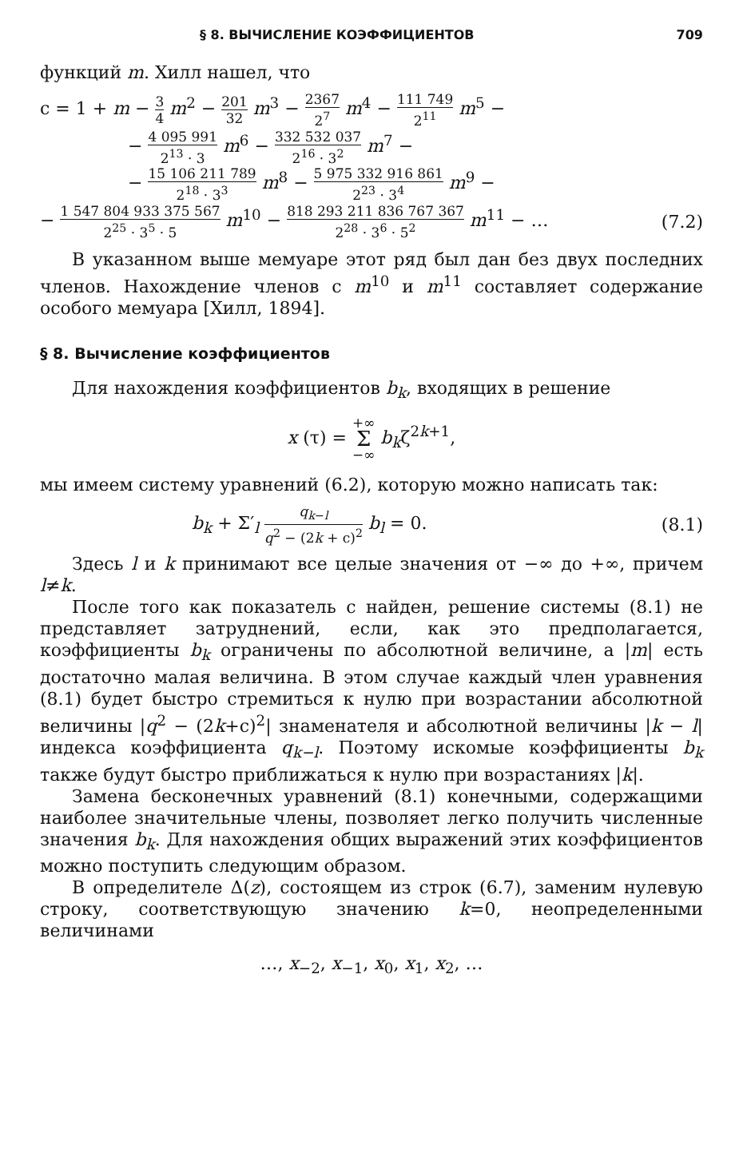§ 8. ВЫЧИСЛЕНИЕ КОЭФФИЦИЕНТОВ 709
функций m. Хилл нашел, что
c = 1 + m − 3 4 m<sup>2</sup> − 201 32 m<sup>3</sup> − 2367 2<sup>7</sup> m<sup>4</sup> − 111 749 2<sup>11</sup> m<sup>5</sup> −
− 4 095 991 2<sup>13</sup> · 3 m<sup>6</sup> − 332 532 037 2<sup>16</sup> · 3<sup>2</sup> m<sup>7</sup> −
− 15 106 211 789 2<sup>18</sup> · 3<sup>3</sup> m<sup>8</sup> − 5 975 332 916 861 2<sup>23</sup> · 3<sup>4</sup> m<sup>9</sup> −
− 1 547 804 933 375 567 2<sup>25</sup> · 3<sup>5</sup> · 5 m<sup>10</sup> − 818 293 211 836 767 367 2<sup>28</sup> · 3<sup>6</sup> · 5<sup>2</sup> m<sup>11</sup> − … (7.2)
В указанном выше мемуаре этот ряд был дан без двух последних членов. Нахождение членов с m<sup>10</sup> и m<sup>11</sup> составляет содержание особого мемуара [Хилл, 1894].
§ 8. Вычисление коэффициентов
Для нахождения коэффициентов b<sub>k</sub>, входящих в решение
x (τ) = +∞ Σ −∞ b<sub>k</sub>ζ<sup>2k+1</sup>,
мы имеем систему уравнений (6.2), которую можно написать так:
b<sub>k</sub> + Σ′<sub>l</sub> q<sub>k−l</sub> q<sup>2</sup> − (2k + c)<sup>2</sup> b<sub>l</sub> = 0. (8.1)
Здесь l и k принимают все целые значения от −∞ до +∞, причем l≠k.
После того как показатель c найден, решение системы (8.1) не представляет затруднений, если, как это предполагается, коэффициенты b<sub>k</sub> ограничены по абсолютной величине, а |m| есть достаточно малая величина. В этом случае каждый член уравнения (8.1) будет быстро стремиться к нулю при возрастании абсолютной величины |q<sup>2</sup> − (2k+c)<sup>2</sup>| знаменателя и абсолютной величины |k − l| индекса коэффициента q<sub>k−l</sub>. Поэтому искомые коэффициенты b<sub>k</sub> также будут быстро приближаться к нулю при возрастаниях |k|.
Замена бесконечных уравнений (8.1) конечными, содержащими наиболее значительные члены, позволяет легко получить численные значения b<sub>k</sub>. Для нахождения общих выражений этих коэффициентов можно поступить следующим образом.
В определителе Δ(z), состоящем из строк (6.7), заменим нулевую строку, соответствующую значению k=0, неопределенными величинами
…, x<sub>−2</sub>, x<sub>−1</sub>, x<sub>0</sub>, x<sub>1</sub>, x<sub>2</sub>, …